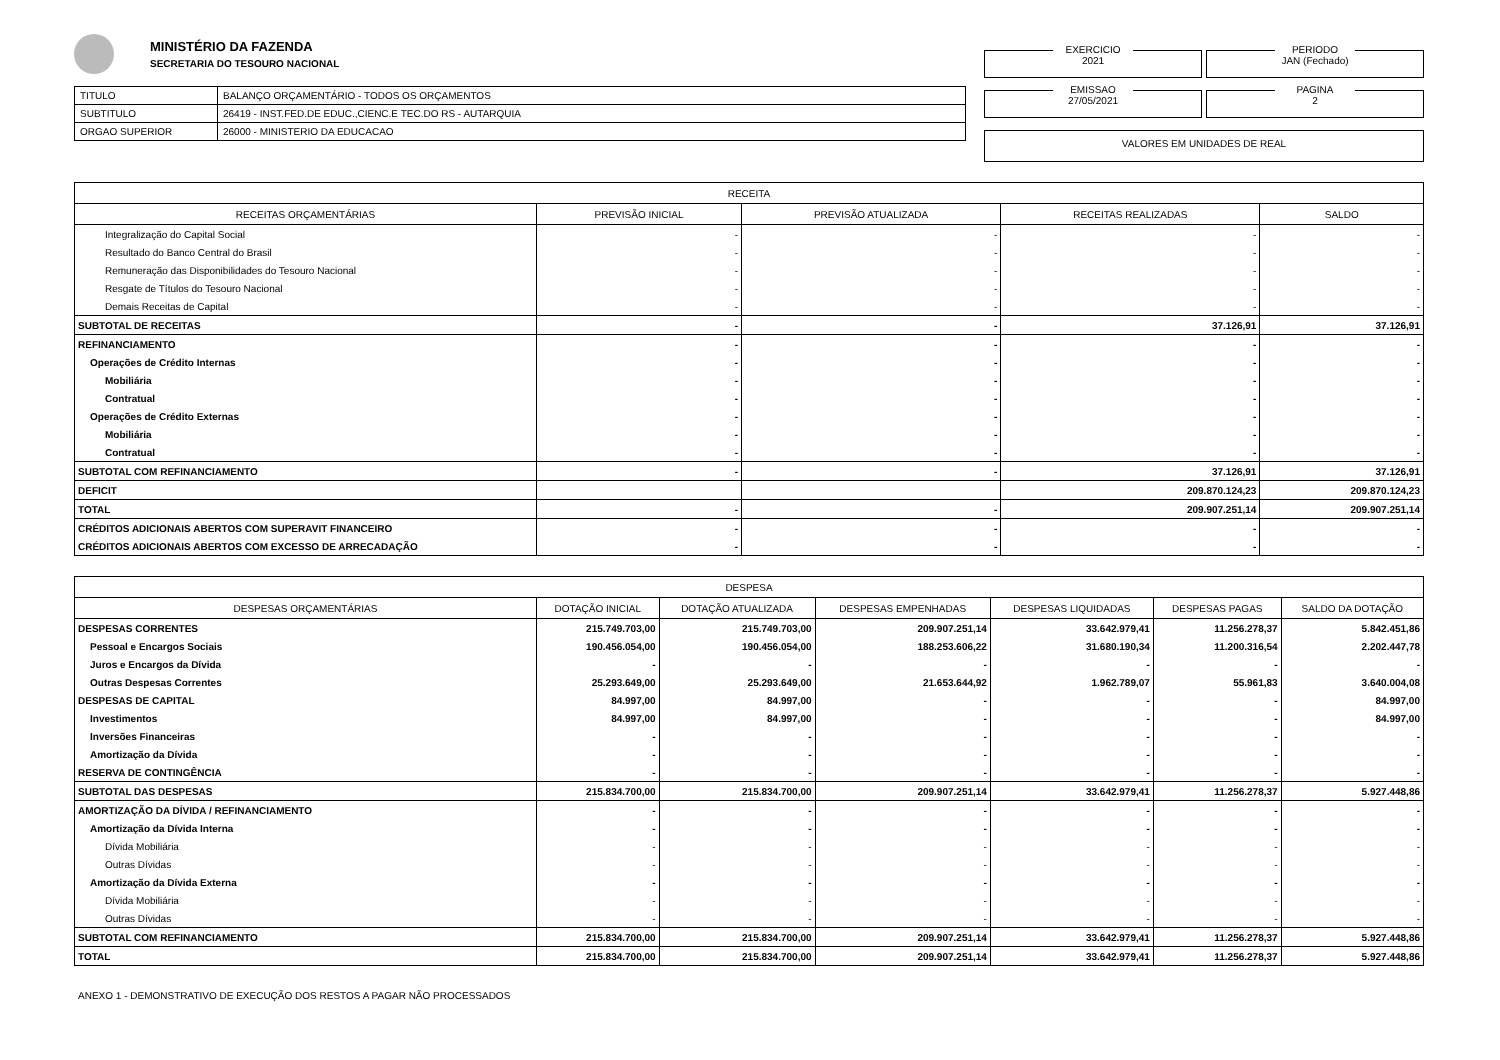MINISTÉRIO DA FAZENDA
SECRETARIA DO TESOURO NACIONAL
| TITULO | BALANÇO ORÇAMENTÁRIO - TODOS OS ORÇAMENTOS |
| SUBTITULO | 26419 - INST.FED.DE EDUC.,CIENC.E TEC.DO RS - AUTARQUIA |
| ORGAO SUPERIOR | 26000 - MINISTERIO DA EDUCACAO |
EXERCICIO
2021
PERIODO
JAN (Fechado)
EMISSAO
27/05/2021
PAGINA
2
VALORES EM UNIDADES DE REAL
| RECEITA | | | | |
| --- | --- | --- | --- | --- |
| RECEITAS ORÇAMENTÁRIAS | PREVISÃO INICIAL | PREVISÃO ATUALIZADA | RECEITAS REALIZADAS | SALDO |
| Integralização do Capital Social | - | - | - | - |
| Resultado do Banco Central do Brasil | - | - | - | - |
| Remuneração das Disponibilidades do Tesouro Nacional | - | - | - | - |
| Resgate de Títulos do Tesouro Nacional | - | - | - | - |
| Demais Receitas de Capital | - | - | - | - |
| SUBTOTAL DE RECEITAS | - | - | 37.126,91 | 37.126,91 |
| REFINANCIAMENTO | - | - | - | - |
| Operações de Crédito Internas | - | - | - | - |
| Mobiliária | - | - | - | - |
| Contratual | - | - | - | - |
| Operações de Crédito Externas | - | - | - | - |
| Mobiliária | - | - | - | - |
| Contratual | - | - | - | - |
| SUBTOTAL COM REFINANCIAMENTO | - | - | 37.126,91 | 37.126,91 |
| DEFICIT | | | 209.870.124,23 | 209.870.124,23 |
| TOTAL | - | - | 209.907.251,14 | 209.907.251,14 |
| CRÉDITOS ADICIONAIS ABERTOS COM SUPERAVIT FINANCEIRO | - | - | - | - |
| CRÉDITOS ADICIONAIS ABERTOS COM EXCESSO DE ARRECADAÇÃO | - | - | - | - |
| DESPESA | | | | | | |
| --- | --- | --- | --- | --- | --- | --- |
| DESPESAS ORÇAMENTÁRIAS | DOTAÇÃO INICIAL | DOTAÇÃO ATUALIZADA | DESPESAS EMPENHADAS | DESPESAS LIQUIDADAS | DESPESAS PAGAS | SALDO DA DOTAÇÃO |
| DESPESAS CORRENTES | 215.749.703,00 | 215.749.703,00 | 209.907.251,14 | 33.642.979,41 | 11.256.278,37 | 5.842.451,86 |
| Pessoal e Encargos Sociais | 190.456.054,00 | 190.456.054,00 | 188.253.606,22 | 31.680.190,34 | 11.200.316,54 | 2.202.447,78 |
| Juros e Encargos da Dívida | - | - | - | - | - | - |
| Outras Despesas Correntes | 25.293.649,00 | 25.293.649,00 | 21.653.644,92 | 1.962.789,07 | 55.961,83 | 3.640.004,08 |
| DESPESAS DE CAPITAL | 84.997,00 | 84.997,00 | - | - | - | 84.997,00 |
| Investimentos | 84.997,00 | 84.997,00 | - | - | - | 84.997,00 |
| Inversões Financeiras | - | - | - | - | - | - |
| Amortização da Dívida | - | - | - | - | - | - |
| RESERVA DE CONTINGÊNCIA | - | - | - | - | - | - |
| SUBTOTAL DAS DESPESAS | 215.834.700,00 | 215.834.700,00 | 209.907.251,14 | 33.642.979,41 | 11.256.278,37 | 5.927.448,86 |
| AMORTIZAÇÃO DA DÍVIDA / REFINANCIAMENTO | - | - | - | - | - | - |
| Amortização da Dívida Interna | - | - | - | - | - | - |
| Dívida Mobiliária | - | - | - | - | - | - |
| Outras Dívidas | - | - | - | - | - | - |
| Amortização da Dívida Externa | - | - | - | - | - | - |
| Dívida Mobiliária | - | - | - | - | - | - |
| Outras Dívidas | - | - | - | - | - | - |
| SUBTOTAL COM REFINANCIAMENTO | 215.834.700,00 | 215.834.700,00 | 209.907.251,14 | 33.642.979,41 | 11.256.278,37 | 5.927.448,86 |
| TOTAL | 215.834.700,00 | 215.834.700,00 | 209.907.251,14 | 33.642.979,41 | 11.256.278,37 | 5.927.448,86 |
ANEXO 1 - DEMONSTRATIVO DE EXECUÇÃO DOS RESTOS A PAGAR NÃO PROCESSADOS